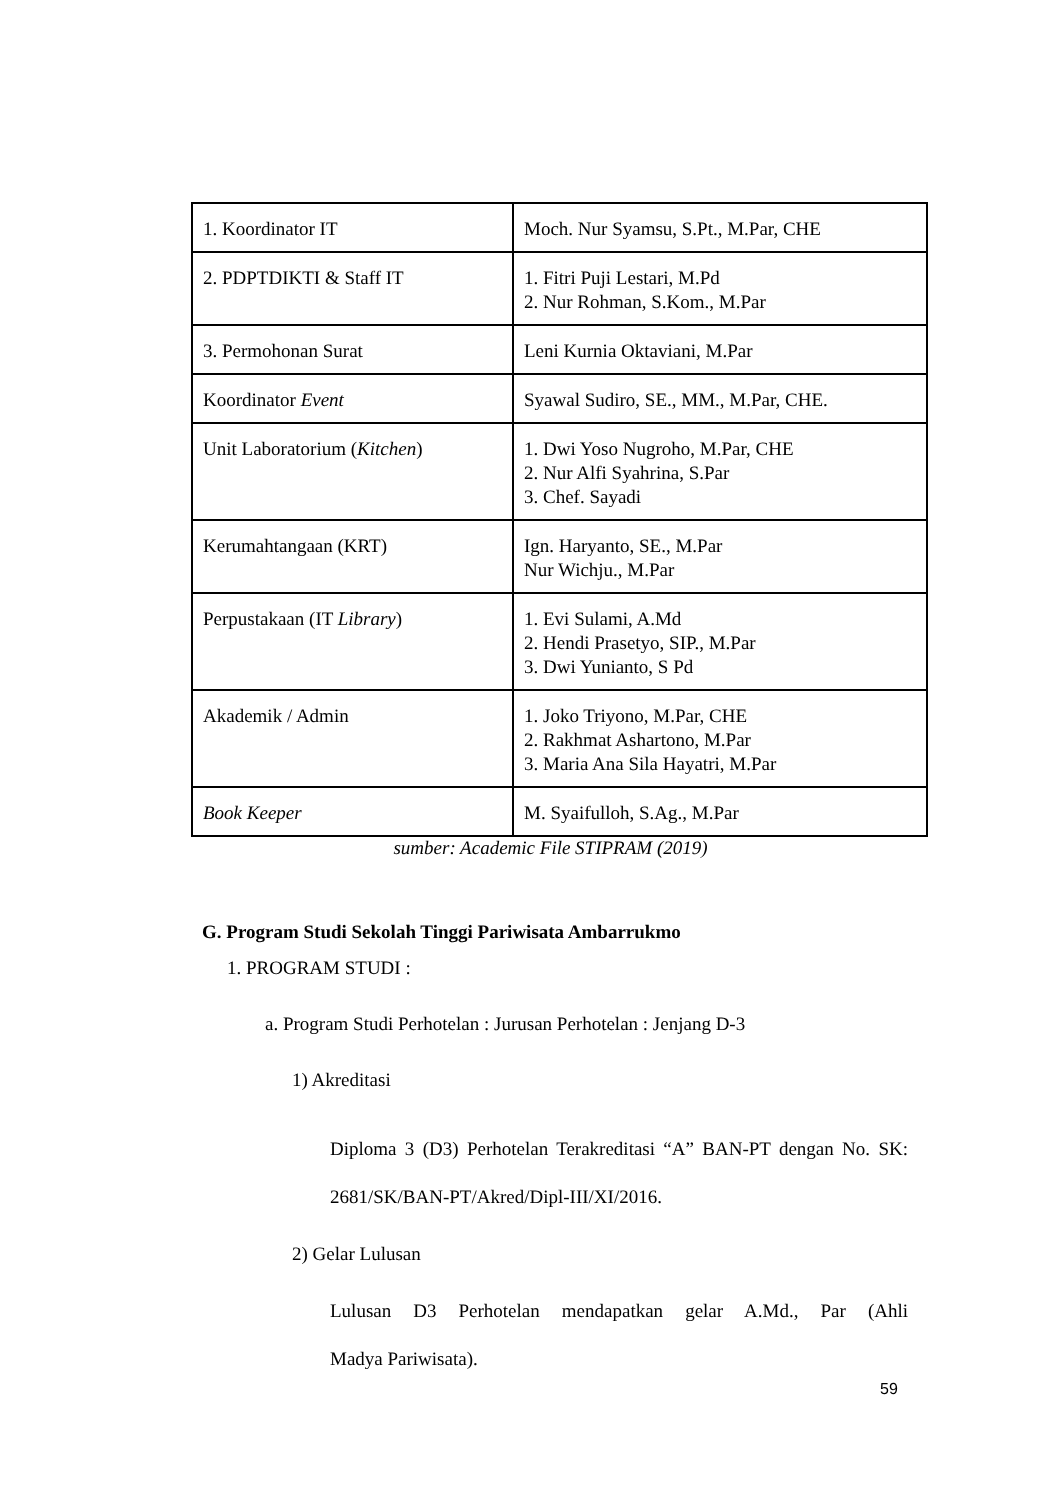| 1. Koordinator IT | Moch. Nur Syamsu, S.Pt., M.Par, CHE |
| 2. PDPTDIKTI & Staff IT | 1. Fitri Puji Lestari, M.Pd 2. Nur Rohman, S.Kom., M.Par |
| 3. Permohonan Surat | Leni Kurnia Oktaviani, M.Par |
| Koordinator Event | Syawal Sudiro, SE., MM., M.Par, CHE. |
| Unit Laboratorium ( Kitchen ) | 1. Dwi Yoso Nugroho, M.Par, CHE 2. Nur Alfi Syahrina, S.Par 3. Chef. Sayadi |
| Kerumahtangaan (KRT) | Ign. Haryanto, SE., M.Par Nur Wichju., M.Par |
| Perpustakaan (IT Library ) | 1. Evi Sulami, A.Md 2. Hendi Prasetyo, SIP., M.Par 3. Dwi Yunianto, S Pd |
| Akademik / Admin | 1. Joko Triyono, M.Par, CHE 2. Rakhmat Ashartono, M.Par 3. Maria Ana Sila Hayatri, M.Par |
| Book Keeper | M. Syaifulloh, S.Ag., M.Par |
sumber: Academic File STIPRAM (2019)
G. Program Studi Sekolah Tinggi Pariwisata Ambarrukmo
1. PROGRAM STUDI :
a. Program Studi Perhotelan : Jurusan Perhotelan : Jenjang D-3
1) Akreditasi
Diploma 3 (D3) Perhotelan Terakreditasi “A” BAN-PT dengan No. SK: 2681/SK/BAN-PT/Akred/Dipl-III/XI/2016.
2) Gelar Lulusan
Lulusan D3 Perhotelan mendapatkan gelar A.Md., Par (Ahli Madya Pariwisata).
59